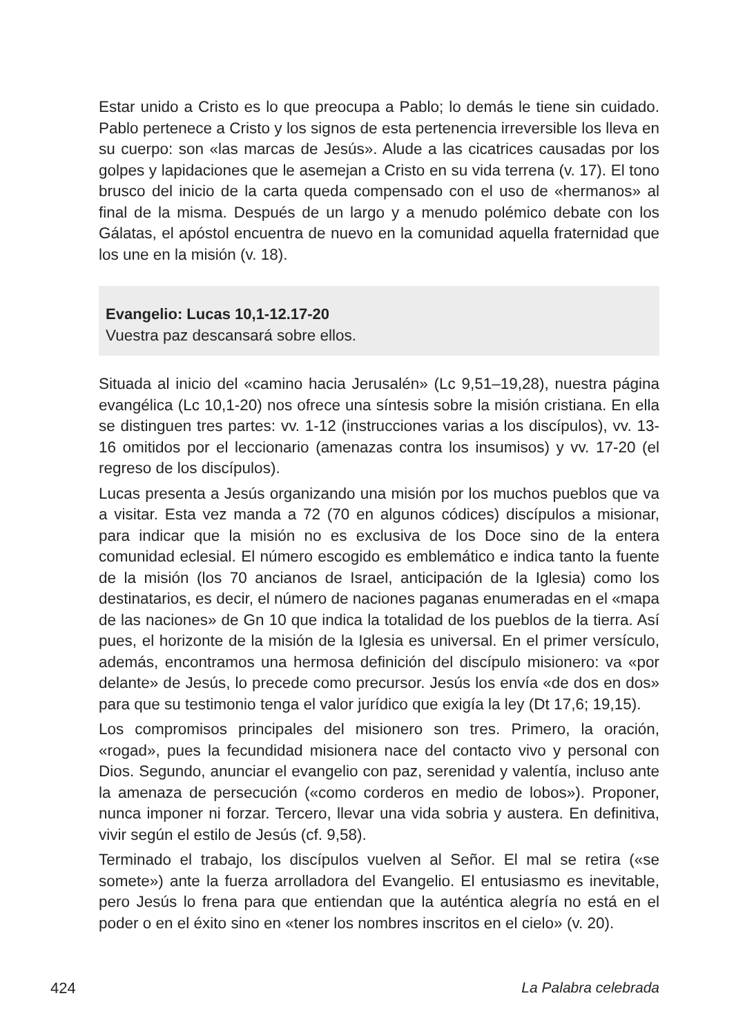Estar unido a Cristo es lo que preocupa a Pablo; lo demás le tiene sin cuidado. Pablo pertenece a Cristo y los signos de esta pertenencia irreversible los lleva en su cuerpo: son «las marcas de Jesús». Alude a las cicatrices causadas por los golpes y lapidaciones que le asemejan a Cristo en su vida terrena (v. 17). El tono brusco del inicio de la carta queda compensado con el uso de «hermanos» al final de la misma. Después de un largo y a menudo polémico debate con los Gálatas, el apóstol encuentra de nuevo en la comunidad aquella fraternidad que los une en la misión (v. 18).
Evangelio: Lucas 10,1-12.17-20
Vuestra paz descansará sobre ellos.
Situada al inicio del «camino hacia Jerusalén» (Lc 9,51–19,28), nuestra página evangélica (Lc 10,1-20) nos ofrece una síntesis sobre la misión cristiana. En ella se distinguen tres partes: vv. 1-12 (instrucciones varias a los discípulos), vv. 13-16 omitidos por el leccionario (amenazas contra los insumisos) y vv. 17-20 (el regreso de los discípulos).
Lucas presenta a Jesús organizando una misión por los muchos pueblos que va a visitar. Esta vez manda a 72 (70 en algunos códices) discípulos a misionar, para indicar que la misión no es exclusiva de los Doce sino de la entera comunidad eclesial. El número escogido es emblemático e indica tanto la fuente de la misión (los 70 ancianos de Israel, anticipación de la Iglesia) como los destinatarios, es decir, el número de naciones paganas enumeradas en el «mapa de las naciones» de Gn 10 que indica la totalidad de los pueblos de la tierra. Así pues, el horizonte de la misión de la Iglesia es universal. En el primer versículo, además, encontramos una hermosa definición del discípulo misionero: va «por delante» de Jesús, lo precede como precursor. Jesús los envía «de dos en dos» para que su testimonio tenga el valor jurídico que exigía la ley (Dt 17,6; 19,15).
Los compromisos principales del misionero son tres. Primero, la oración, «rogad», pues la fecundidad misionera nace del contacto vivo y personal con Dios. Segundo, anunciar el evangelio con paz, serenidad y valentía, incluso ante la amenaza de persecución («como corderos en medio de lobos»). Proponer, nunca imponer ni forzar. Tercero, llevar una vida sobria y austera. En definitiva, vivir según el estilo de Jesús (cf. 9,58).
Terminado el trabajo, los discípulos vuelven al Señor. El mal se retira («se somete») ante la fuerza arrolladora del Evangelio. El entusiasmo es inevitable, pero Jesús lo frena para que entiendan que la auténtica alegría no está en el poder o en el éxito sino en «tener los nombres inscritos en el cielo» (v. 20).
424 La Palabra celebrada